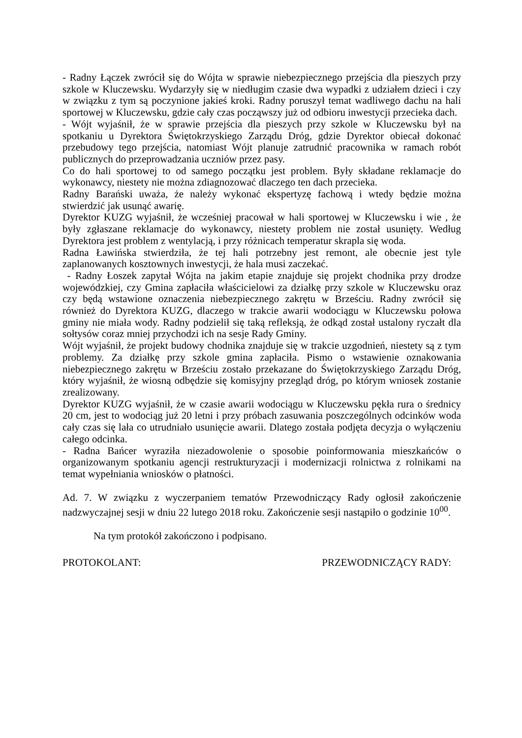- Radny Łączek zwrócił się do Wójta w sprawie niebezpiecznego przejścia dla pieszych przy szkole w Kluczewsku. Wydarzyły się w niedługim czasie dwa wypadki z udziałem dzieci i czy w związku z tym są poczynione jakieś kroki. Radny poruszył temat wadliwego dachu na hali sportowej w Kluczewsku, gdzie cały czas począwszy już od odbioru inwestycji przecieka dach.
- Wójt wyjaśnił, że w sprawie przejścia dla pieszych przy szkole w Kluczewsku był na spotkaniu u Dyrektora Świętokrzyskiego Zarządu Dróg, gdzie Dyrektor obiecał dokonać przebudowy tego przejścia, natomiast Wójt planuje zatrudnić pracownika w ramach robót publicznych do przeprowadzania uczniów przez pasy.
Co do hali sportowej to od samego początku jest problem. Były składane reklamacje do wykonawcy, niestety nie można zdiagnozować dlaczego ten dach przecieka.
Radny Barański uważa, że należy wykonać ekspertyzę fachową i wtedy będzie można stwierdzić jak usunąć awarię.
Dyrektor KUZG wyjaśnił, że wcześniej pracował w hali sportowej w Kluczewsku i wie , że były zgłaszane reklamacje do wykonawcy, niestety problem nie został usunięty. Według Dyrektora jest problem z wentylacją, i przy różnicach temperatur skrapla się woda.
Radna Ławińska stwierdziła, że tej hali potrzebny jest remont, ale obecnie jest tyle zaplanowanych kosztownych inwestycji, że hala musi zaczekać.
- Radny Łoszek zapytał Wójta na jakim etapie znajduje się projekt chodnika przy drodze wojewódzkiej, czy Gmina zapłaciła właścicielowi za działkę przy szkole w Kluczewsku oraz czy będą wstawione oznaczenia niebezpiecznego zakrętu w Brześciu. Radny zwrócił się również do Dyrektora KUZG, dlaczego w trakcie awarii wodociągu w Kluczewsku połowa gminy nie miała wody. Radny podzielił się taką refleksją, że odkąd został ustalony ryczałt dla sołtysów coraz mniej przychodzi ich na sesje Rady Gminy.
Wójt wyjaśnił, że projekt budowy chodnika znajduje się w trakcie uzgodnień, niestety są z tym problemy. Za działkę przy szkole gmina zapłaciła. Pismo o wstawienie oznakowania niebezpiecznego zakrętu w Brześciu zostało przekazane do Świętokrzyskiego Zarządu Dróg, który wyjaśnił, że wiosną odbędzie się komisyjny przegląd dróg, po którym wniosek zostanie zrealizowany.
Dyrektor KUZG wyjaśnił, że w czasie awarii wodociągu w Kluczewsku pękła rura o średnicy 20 cm, jest to wodociąg już 20 letni i przy próbach zasuwania poszczególnych odcinków woda cały czas się lała co utrudniało usunięcie awarii. Dlatego została podjęta decyzja o wyłączeniu całego odcinka.
- Radna Bańcer wyraziła niezadowolenie o sposobie poinformowania mieszkańców o organizowanym spotkaniu agencji restrukturyzacji i modernizacji rolnictwa z rolnikami na temat wypełniania wniosków o płatności.
Ad. 7. W związku z wyczerpaniem tematów Przewodniczący Rady ogłosił zakończenie nadzwyczajnej sesji w dniu 22 lutego 2018 roku. Zakończenie sesji nastąpiło o godzinie 10<sup>00</sup>.
Na tym protokół zakończono i podpisano.
PROTOKOLANT: PRZEWODNICZĄCY RADY: